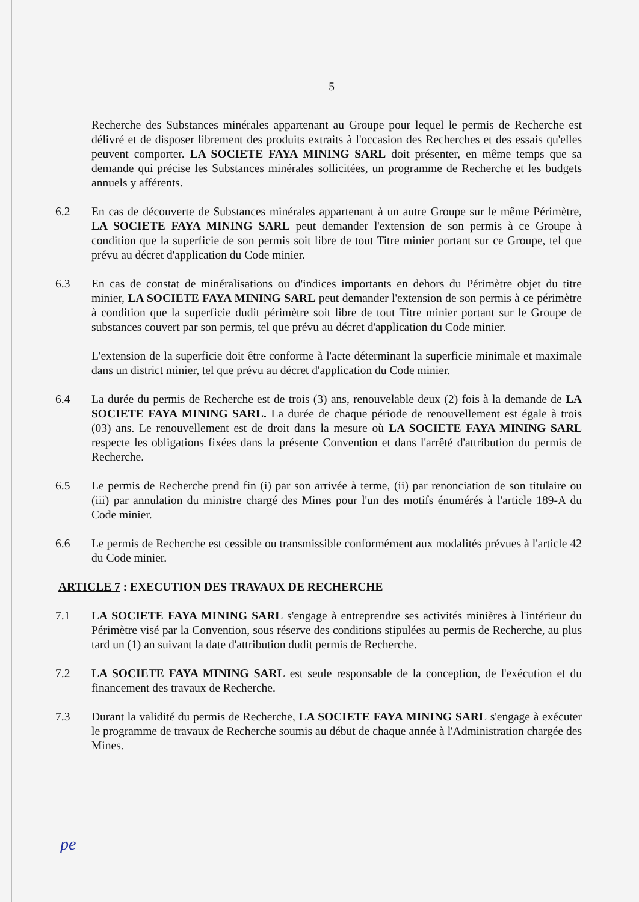5
Recherche des Substances minérales appartenant au Groupe pour lequel le permis de Recherche est délivré et de disposer librement des produits extraits à l'occasion des Recherches et des essais qu'elles peuvent comporter. LA SOCIETE FAYA MINING SARL doit présenter, en même temps que sa demande qui précise les Substances minérales sollicitées, un programme de Recherche et les budgets annuels y afférents.
6.2 En cas de découverte de Substances minérales appartenant à un autre Groupe sur le même Périmètre, LA SOCIETE FAYA MINING SARL peut demander l'extension de son permis à ce Groupe à condition que la superficie de son permis soit libre de tout Titre minier portant sur ce Groupe, tel que prévu au décret d'application du Code minier.
6.3 En cas de constat de minéralisations ou d'indices importants en dehors du Périmètre objet du titre minier, LA SOCIETE FAYA MINING SARL peut demander l'extension de son permis à ce périmètre à condition que la superficie dudit périmètre soit libre de tout Titre minier portant sur le Groupe de substances couvert par son permis, tel que prévu au décret d'application du Code minier.
L'extension de la superficie doit être conforme à l'acte déterminant la superficie minimale et maximale dans un district minier, tel que prévu au décret d'application du Code minier.
6.4 La durée du permis de Recherche est de trois (3) ans, renouvelable deux (2) fois à la demande de LA SOCIETE FAYA MINING SARL. La durée de chaque période de renouvellement est égale à trois (03) ans. Le renouvellement est de droit dans la mesure où LA SOCIETE FAYA MINING SARL respecte les obligations fixées dans la présente Convention et dans l'arrêté d'attribution du permis de Recherche.
6.5 Le permis de Recherche prend fin (i) par son arrivée à terme, (ii) par renonciation de son titulaire ou (iii) par annulation du ministre chargé des Mines pour l'un des motifs énumérés à l'article 189-A du Code minier.
6.6 Le permis de Recherche est cessible ou transmissible conformément aux modalités prévues à l'article 42 du Code minier.
ARTICLE 7 : EXECUTION DES TRAVAUX DE RECHERCHE
7.1 LA SOCIETE FAYA MINING SARL s'engage à entreprendre ses activités minières à l'intérieur du Périmètre visé par la Convention, sous réserve des conditions stipulées au permis de Recherche, au plus tard un (1) an suivant la date d'attribution dudit permis de Recherche.
7.2 LA SOCIETE FAYA MINING SARL est seule responsable de la conception, de l'exécution et du financement des travaux de Recherche.
7.3 Durant la validité du permis de Recherche, LA SOCIETE FAYA MINING SARL s'engage à exécuter le programme de travaux de Recherche soumis au début de chaque année à l'Administration chargée des Mines.
pe